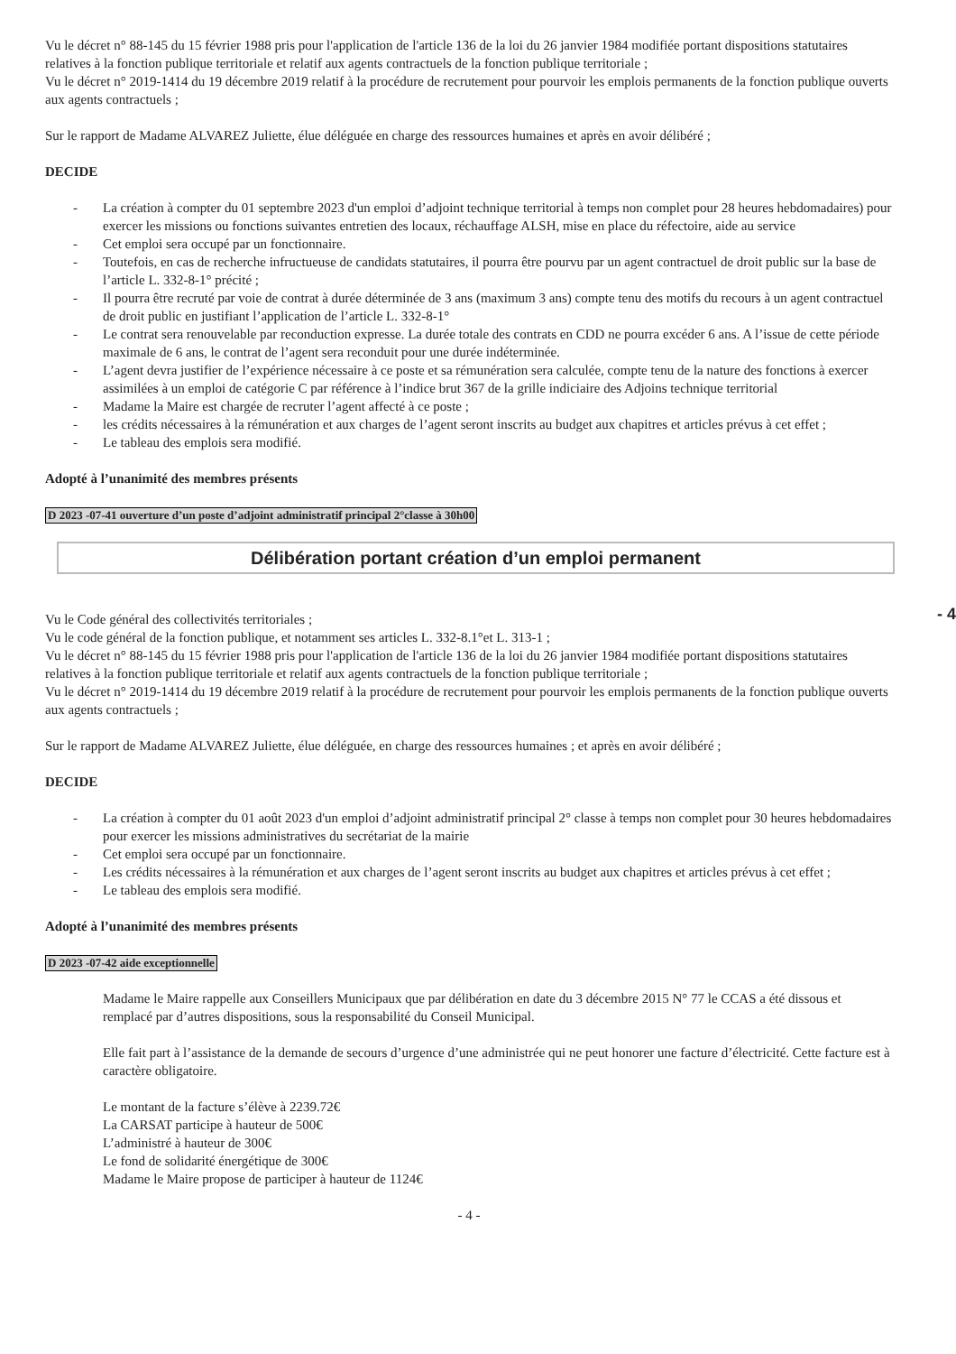Vu le décret n° 88-145 du 15 février 1988 pris pour l'application de l'article 136 de la loi du 26 janvier 1984 modifiée portant dispositions statutaires relatives à la fonction publique territoriale et relatif aux agents contractuels de la fonction publique territoriale ;
Vu le décret n° 2019-1414 du 19 décembre 2019 relatif à la procédure de recrutement pour pourvoir les emplois permanents de la fonction publique ouverts aux agents contractuels ;
Sur le rapport de Madame ALVAREZ Juliette, élue déléguée en charge des ressources humaines et après en avoir délibéré ;
DECIDE
- La création à compter du 01 septembre 2023 d'un emploi d’adjoint technique territorial à temps non complet pour 28 heures hebdomadaires) pour exercer les missions ou fonctions suivantes entretien des locaux, réchauffage ALSH, mise en place du réfectoire, aide au service
- Cet emploi sera occupé par un fonctionnaire.
- Toutefois, en cas de recherche infructueuse de candidats statutaires, il pourra être pourvu par un agent contractuel de droit public sur la base de l’article L. 332-8-1° précité ;
- Il pourra être recruté par voie de contrat à durée déterminée de 3 ans (maximum 3 ans) compte tenu des motifs du recours à un agent contractuel de droit public en justifiant l’application de l’article L. 332-8-1°
- Le contrat sera renouvelable par reconduction expresse. La durée totale des contrats en CDD ne pourra excéder 6 ans. A l’issue de cette période maximale de 6 ans, le contrat de l’agent sera reconduit pour une durée indéterminée.
- L’agent devra justifier de l’expérience nécessaire à ce poste et sa rémunération sera calculée, compte tenu de la nature des fonctions à exercer assimilées à un emploi de catégorie C par référence à l’indice brut 367 de la grille indiciaire des Adjoins technique territorial
- Madame la Maire est chargée de recruter l’agent affecté à ce poste ;
- les crédits nécessaires à la rémunération et aux charges de l’agent seront inscrits au budget aux chapitres et articles prévus à cet effet ;
- Le tableau des emplois sera modifié.
Adopté à l’unanimité des membres présents
D 2023 -07-41 ouverture d’un poste d’adjoint administratif principal 2°classe à 30h00
Délibération portant création d’un emploi permanent
Vu le Code général des collectivités territoriales ;
Vu le code général de la fonction publique, et notamment ses articles L. 332-8.1°et L. 313-1 ;
Vu le décret n° 88-145 du 15 février 1988 pris pour l'application de l'article 136 de la loi du 26 janvier 1984 modifiée portant dispositions statutaires relatives à la fonction publique territoriale et relatif aux agents contractuels de la fonction publique territoriale ;
Vu le décret n° 2019-1414 du 19 décembre 2019 relatif à la procédure de recrutement pour pourvoir les emplois permanents de la fonction publique ouverts aux agents contractuels ;
Sur le rapport de Madame ALVAREZ Juliette, élue déléguée, en charge des ressources humaines ; et après en avoir délibéré ;
DECIDE
- La création à compter du 01 août 2023 d'un emploi d’adjoint administratif principal 2° classe à temps non complet pour 30 heures hebdomadaires pour exercer les missions administratives du secrétariat de la mairie
- Cet emploi sera occupé par un fonctionnaire.
- Les crédits nécessaires à la rémunération et aux charges de l’agent seront inscrits au budget aux chapitres et articles prévus à cet effet ;
- Le tableau des emplois sera modifié.
Adopté à l’unanimité des membres présents
D 2023 -07-42 aide exceptionnelle
Madame le Maire rappelle aux Conseillers Municipaux que par délibération en date du 3 décembre 2015 N° 77 le CCAS a été dissous et remplacé par d’autres dispositions, sous la responsabilité du Conseil Municipal.
Elle fait part à l’assistance de la demande de secours d’urgence d’une administrée qui ne peut honorer une facture d’électricité. Cette facture est à caractère obligatoire.
Le montant de la facture s’élève à 2239.72€
La CARSAT participe à hauteur de 500€
L’administré à hauteur de 300€
Le fond de solidarité énergétique de 300€
Madame le Maire propose de participer à hauteur de 1124€
- 4 -
- 4